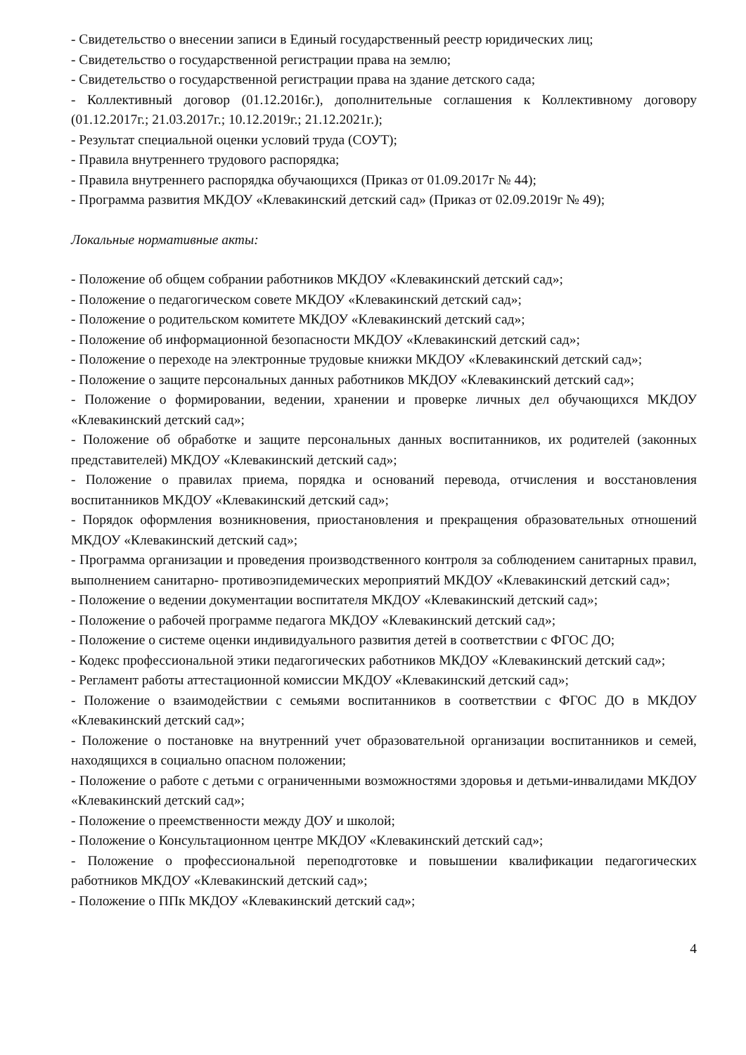- Свидетельство о внесении записи в Единый государственный реестр юридических лиц;
- Свидетельство о государственной регистрации права на землю;
- Свидетельство о государственной регистрации права на здание детского сада;
- Коллективный договор (01.12.2016г.), дополнительные соглашения к Коллективному договору (01.12.2017г.; 21.03.2017г.; 10.12.2019г.; 21.12.2021г.);
- Результат специальной оценки условий труда (СОУТ);
- Правила внутреннего трудового распорядка;
- Правила внутреннего распорядка обучающихся (Приказ от 01.09.2017г № 44);
- Программа развития МКДОУ «Клевакинский детский сад» (Приказ от 02.09.2019г № 49);
Локальные нормативные акты:
- Положение об общем собрании работников МКДОУ «Клевакинский детский сад»;
- Положение о педагогическом совете МКДОУ «Клевакинский детский сад»;
- Положение о родительском комитете МКДОУ «Клевакинский детский сад»;
- Положение об информационной безопасности МКДОУ «Клевакинский детский сад»;
- Положение о переходе на электронные трудовые книжки МКДОУ «Клевакинский детский сад»;
- Положение о защите персональных данных работников МКДОУ «Клевакинский детский сад»;
- Положение о формировании, ведении, хранении и проверке личных дел обучающихся МКДОУ «Клевакинский детский сад»;
- Положение об обработке и защите персональных данных воспитанников, их родителей (законных представителей) МКДОУ «Клевакинский детский сад»;
- Положение о правилах приема, порядка и оснований перевода, отчисления и восстановления воспитанников МКДОУ «Клевакинский детский сад»;
- Порядок оформления возникновения, приостановления и прекращения образовательных отношений МКДОУ «Клевакинский детский сад»;
- Программа организации и проведения производственного контроля за соблюдением санитарных правил, выполнением санитарно- противоэпидемических мероприятий МКДОУ «Клевакинский детский сад»;
- Положение о ведении документации воспитателя МКДОУ «Клевакинский детский сад»;
- Положение о рабочей программе педагога МКДОУ «Клевакинский детский сад»;
- Положение о системе оценки индивидуального развития детей в соответствии с ФГОС ДО;
- Кодекс профессиональной этики педагогических работников МКДОУ «Клевакинский детский сад»;
- Регламент работы аттестационной комиссии МКДОУ «Клевакинский детский сад»;
- Положение о взаимодействии с семьями воспитанников в соответствии с ФГОС ДО в МКДОУ «Клевакинский детский сад»;
- Положение о постановке на внутренний учет образовательной организации воспитанников и семей, находящихся в социально опасном положении;
- Положение о работе с детьми с ограниченными возможностями здоровья и детьми-инвалидами МКДОУ «Клевакинский детский сад»;
- Положение о преемственности между ДОУ и школой;
- Положение о Консультационном центре МКДОУ «Клевакинский детский сад»;
- Положение о профессиональной переподготовке и повышении квалификации педагогических работников МКДОУ «Клевакинский детский сад»;
- Положение о ППк МКДОУ «Клевакинский детский сад»;
4